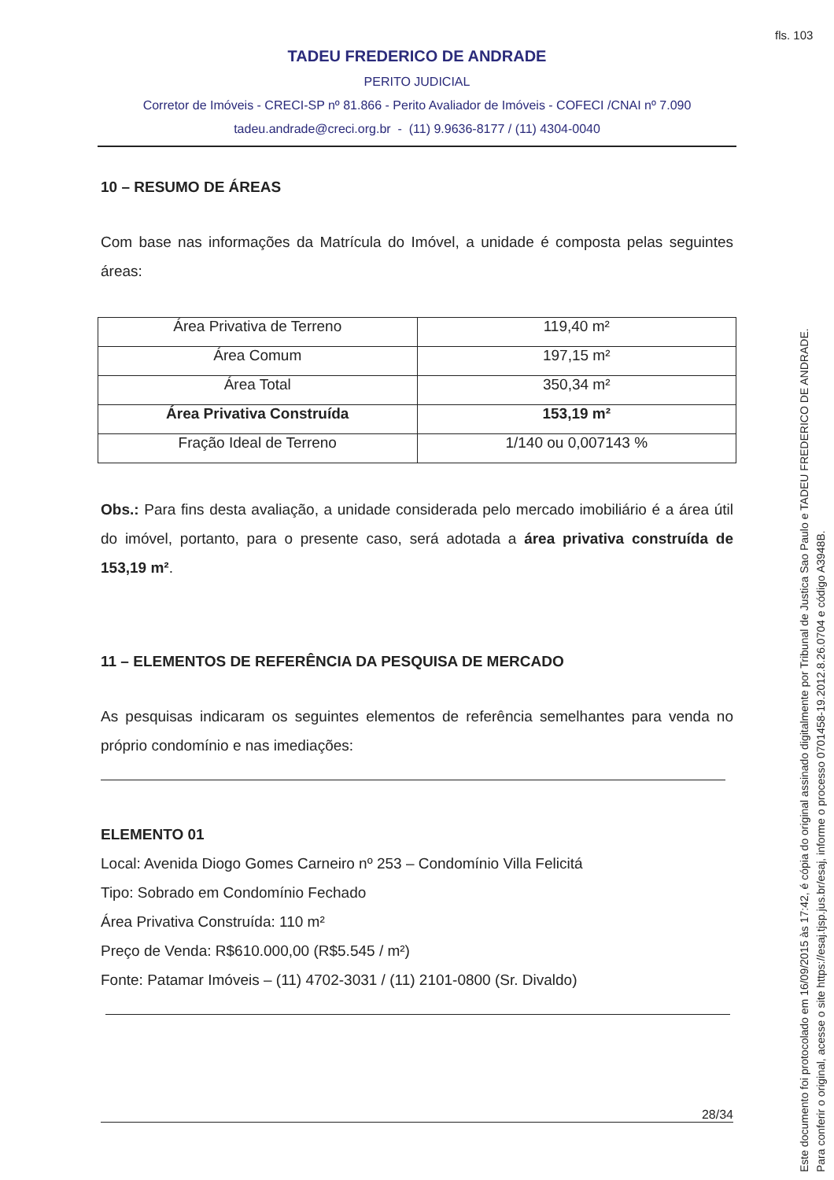fls. 103
TADEU FREDERICO DE ANDRADE
PERITO JUDICIAL
Corretor de Imóveis - CRECI-SP nº 81.866 - Perito Avaliador de Imóveis - COFECI /CNAI nº 7.090
tadeu.andrade@creci.org.br - (11) 9.9636-8177 / (11) 4304-0040
10 – RESUMO DE ÁREAS
Com base nas informações da Matrícula do Imóvel, a unidade é composta pelas seguintes áreas:
| Área Privativa de Terreno | 119,40 m² |
| Área Comum | 197,15 m² |
| Área Total | 350,34 m² |
| Área Privativa Construída | 153,19 m² |
| Fração Ideal de Terreno | 1/140 ou 0,007143 % |
Obs.: Para fins desta avaliação, a unidade considerada pelo mercado imobiliário é a área útil do imóvel, portanto, para o presente caso, será adotada a área privativa construída de 153,19 m².
11 – ELEMENTOS DE REFERÊNCIA DA PESQUISA DE MERCADO
As pesquisas indicaram os seguintes elementos de referência semelhantes para venda no próprio condomínio e nas imediações:
ELEMENTO 01
Local: Avenida Diogo Gomes Carneiro nº 253 – Condomínio Villa Felicitá
Tipo: Sobrado em Condomínio Fechado
Área Privativa Construída: 110 m²
Preço de Venda: R$610.000,00 (R$5.545 / m²)
Fonte: Patamar Imóveis – (11) 4702-3031 / (11) 2101-0800 (Sr. Divaldo)
28/34
Este documento foi protocolado em 16/09/2015 às 17:42, é cópia do original assinado digitalmente por Tribunal de Justica Sao Paulo e TADEU FREDERICO DE ANDRADE.
Para conferir o original, acesse o site https://esaj.tjsp.jus.br/esaj, informe o processo 0701458-19.2012.8.26.0704 e código A3948B.